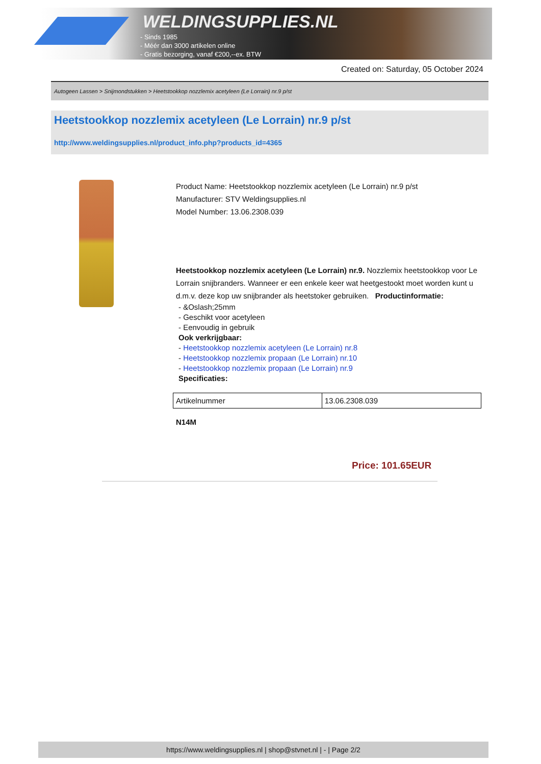WELDINGSUPPLIES.NL
- Sinds 1985
- Méér dan 3000 artikelen online
- Gratis bezorging, vanaf €200,--ex. BTW
Created on: Saturday, 05 October 2024
Autogeen Lassen > Snijmondstukken > Heetstookkop nozzlemix acetyleen (Le Lorrain) nr.9 p/st
Heetstookkop nozzlemix acetyleen (Le Lorrain) nr.9 p/st
http://www.weldingsupplies.nl/product_info.php?products_id=4365
Product Name: Heetstookkop nozzlemix acetyleen (Le Lorrain) nr.9 p/st
Manufacturer: STV Weldingsupplies.nl
Model Number: 13.06.2308.039
Heetstookkop nozzlemix acetyleen (Le Lorrain) nr.9. Nozzlemix heetstookkop voor Le Lorrain snijbranders. Wanneer er een enkele keer wat heetgestookt moet worden kunt u d.m.v. deze kop uw snijbrander als heetstoker gebruiken. Productinformatie:
- &Oslash;25mm
- Geschikt voor acetyleen
- Eenvoudig in gebruik
Ook verkrijgbaar:
- Heetstookkop nozzlemix acetyleen (Le Lorrain) nr.8
- Heetstookkop nozzlemix propaan (Le Lorrain) nr.10
- Heetstookkop nozzlemix propaan (Le Lorrain) nr.9
Specificaties:
| Artikelnummer | 13.06.2308.039 |
N14M
Price: 101.65EUR
https://www.weldingsupplies.nl | shop@stvnet.nl | - | Page 2/2